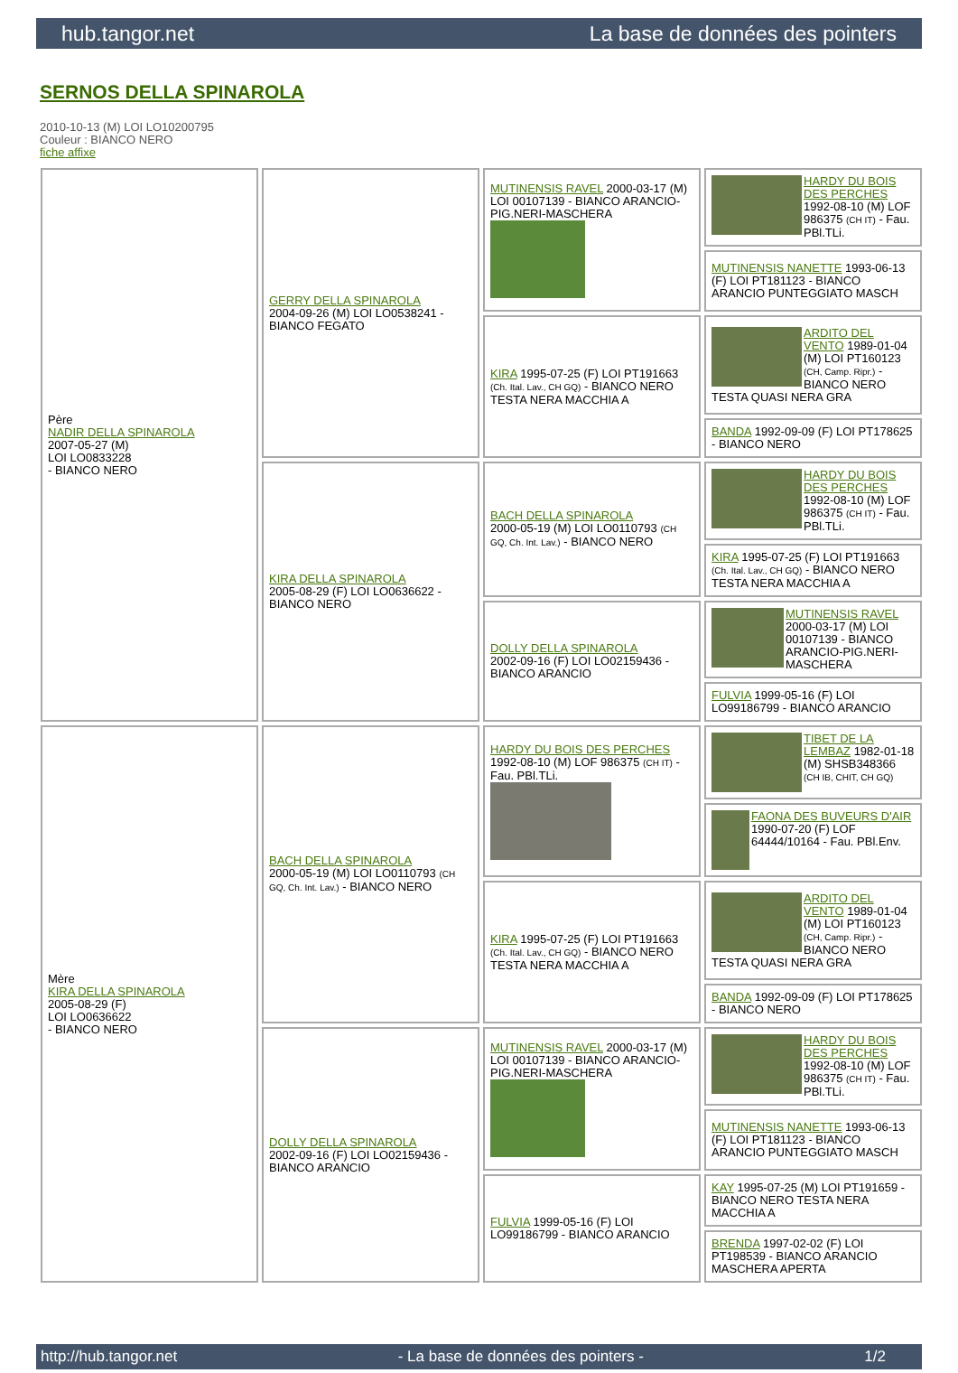hub.tangor.net La base de données des pointers
SERNOS DELLA SPINAROLA
2010-10-13 (M) LOI LO10200795
Couleur : BIANCO NERO
fiche affixe
| Père NADIR DELLA SPINAROLA 2007-05-27 (M) LOI LO0833228 - BIANCO NERO | GERRY DELLA SPINAROLA 2004-09-26 (M) LOI LO0538241 - BIANCO FEGATO | MUTINENSIS RAVEL 2000-03-17 (M) LOI 00107139 - BIANCO ARANCIO-PIG.NERI-MASCHERA | HARDY DU BOIS DES PERCHES 1992-08-10 (M) LOF 986375 (CH IT) - Fau. PBl.TLi. |
| | | | MUTINENSIS NANETTE 1993-06-13 (F) LOI PT181123 - BIANCO ARANCIO PUNTEGGIATO MASCH |
| | | KIRA 1995-07-25 (F) LOI PT191663 (Ch. Ital. Lav., CH GQ) - BIANCO NERO TESTA NERA MACCHIA A | ARDITO DEL VENTO 1989-01-04 (M) LOI PT160123 (CH, Camp. Ripr.) - BIANCO NERO TESTA QUASI NERA GRA |
| | | | BANDA 1992-09-09 (F) LOI PT178625 - BIANCO NERO |
| | KIRA DELLA SPINAROLA 2005-08-29 (F) LOI LO0636622 - BIANCO NERO | BACH DELLA SPINAROLA 2000-05-19 (M) LOI LO0110793 (CH GQ, Ch. Int. Lav.) - BIANCO NERO | HARDY DU BOIS DES PERCHES 1992-08-10 (M) LOF 986375 (CH IT) - Fau. PBl.TLi. |
| | | | KIRA 1995-07-25 (F) LOI PT191663 (Ch. Ital. Lav., CH GQ) - BIANCO NERO TESTA NERA MACCHIA A |
| | | DOLLY DELLA SPINAROLA 2002-09-16 (F) LOI LO02159436 - BIANCO ARANCIO | MUTINENSIS RAVEL 2000-03-17 (M) LOI 00107139 - BIANCO ARANCIO-PIG.NERI-MASCHERA |
| | | | FULVIA 1999-05-16 (F) LOI LO99186799 - BIANCO ARANCIO |
| Mère KIRA DELLA SPINAROLA 2005-08-29 (F) LOI LO0636622 - BIANCO NERO | BACH DELLA SPINAROLA 2000-05-19 (M) LOI LO0110793 (CH GQ, Ch. Int. Lav.) - BIANCO NERO | HARDY DU BOIS DES PERCHES 1992-08-10 (M) LOF 986375 (CH IT) - Fau. PBl.TLi. | TIBET DE LA LEMBAZ 1982-01-18 (M) SHSB348366 (CH IB, CHIT, CH GQ) |
| | | | FAONA DES BUVEURS D'AIR 1990-07-20 (F) LOF 64444/10164 - Fau. PBl.Env. |
| | | KIRA 1995-07-25 (F) LOI PT191663 (Ch. Ital. Lav., CH GQ) - BIANCO NERO TESTA NERA MACCHIA A | ARDITO DEL VENTO 1989-01-04 (M) LOI PT160123 (CH, Camp. Ripr.) - BIANCO NERO TESTA QUASI NERA GRA |
| | | | BANDA 1992-09-09 (F) LOI PT178625 - BIANCO NERO |
| | DOLLY DELLA SPINAROLA 2002-09-16 (F) LOI LO02159436 - BIANCO ARANCIO | MUTINENSIS RAVEL 2000-03-17 (M) LOI 00107139 - BIANCO ARANCIO-PIG.NERI-MASCHERA | HARDY DU BOIS DES PERCHES 1992-08-10 (M) LOF 986375 (CH IT) - Fau. PBl.TLi. |
| | | | MUTINENSIS NANETTE 1993-06-13 (F) LOI PT181123 - BIANCO ARANCIO PUNTEGGIATO MASCH |
| | | FULVIA 1999-05-16 (F) LOI LO99186799 - BIANCO ARANCIO | KAY 1995-07-25 (M) LOI PT191659 - BIANCO NERO TESTA NERA MACCHIA A |
| | | | BRENDA 1997-02-02 (F) LOI PT198539 - BIANCO ARANCIO MASCHERA APERTA |
http://hub.tangor.net - La base de données des pointers - 1/2